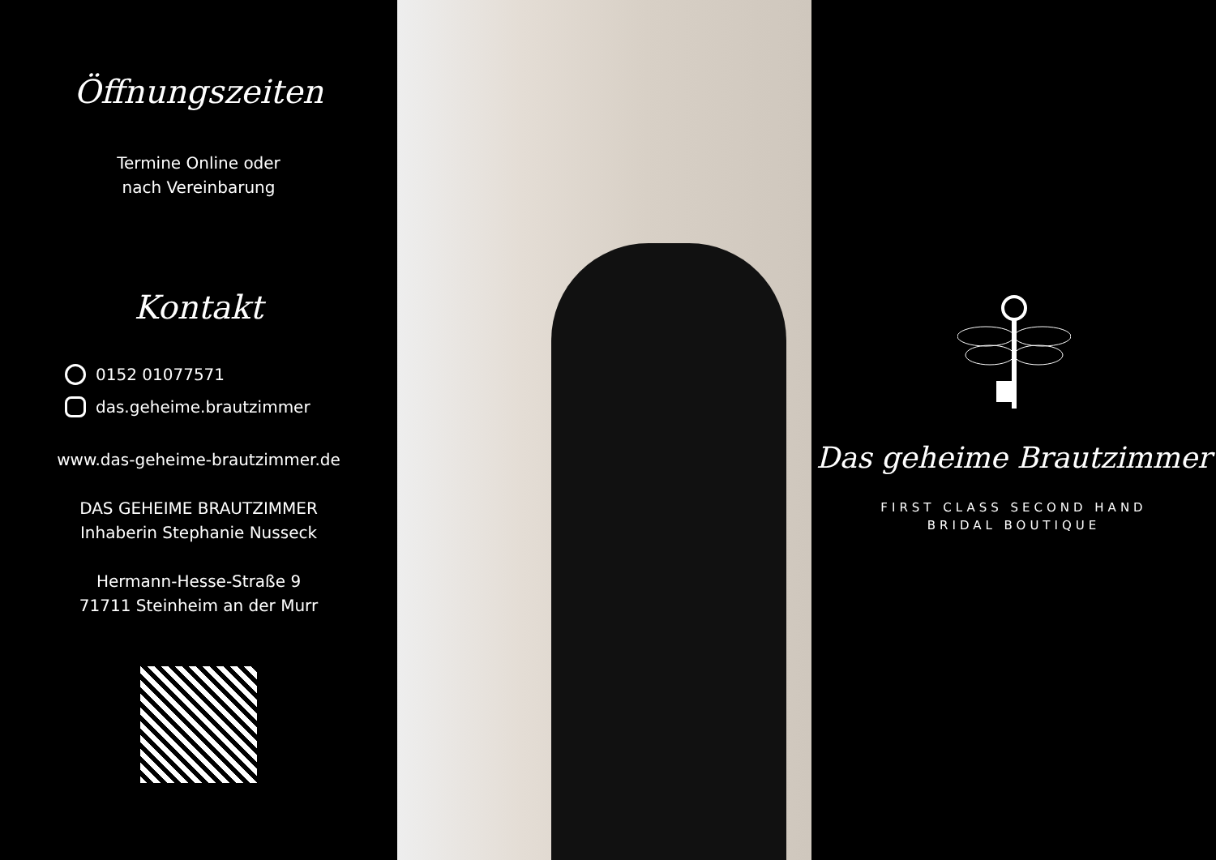Öffnungszeiten
Termine Online oder
nach Vereinbarung
Kontakt
0152 01077571
das.geheime.brautzimmer
www.das-geheime-brautzimmer.de
DAS GEHEIME BRAUTZIMMER
Inhaberin Stephanie Nusseck
Hermann-Hesse-Straße 9
71711 Steinheim an der Murr
Das geheime Brautzimmer
FIRST CLASS SECOND HAND
BRIDAL BOUTIQUE